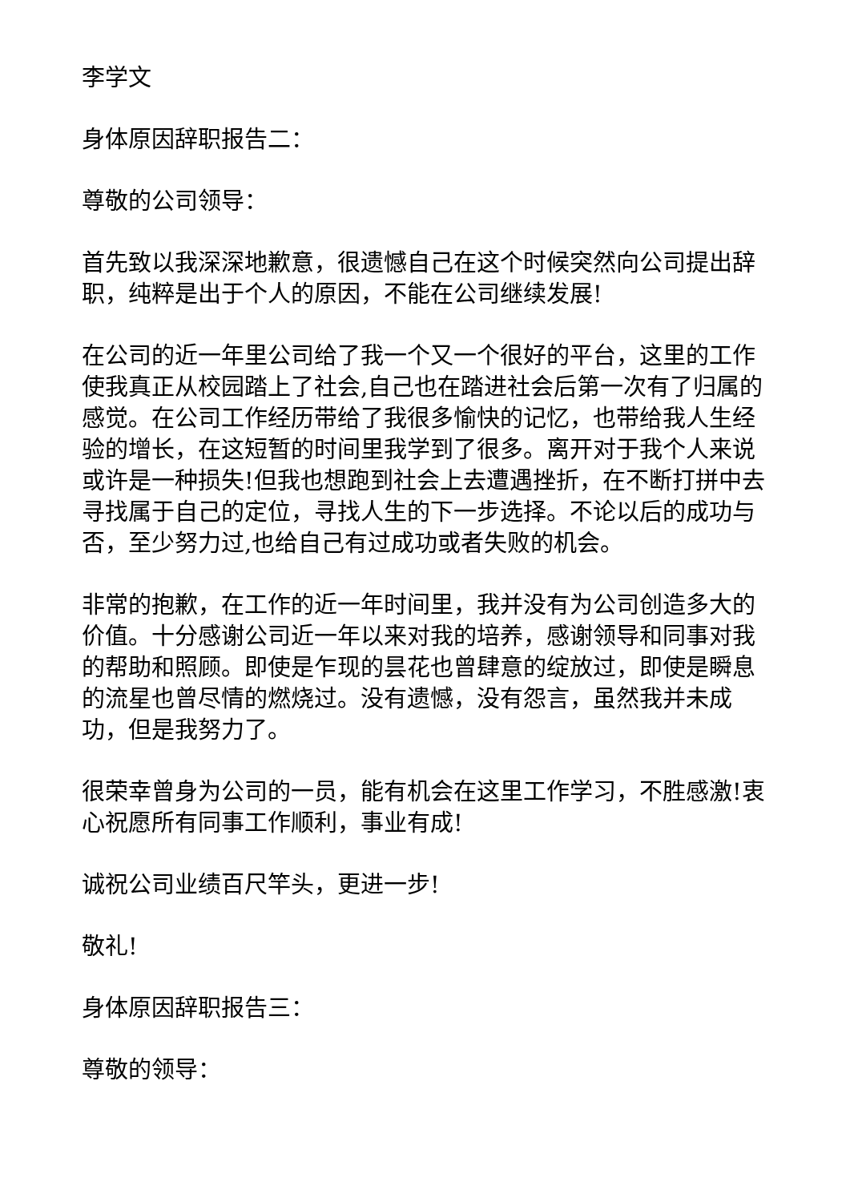李学文
身体原因辞职报告二：
尊敬的公司领导：
首先致以我深深地歉意，很遗憾自己在这个时候突然向公司提出辞职，纯粹是出于个人的原因，不能在公司继续发展!
在公司的近一年里公司给了我一个又一个很好的平台，这里的工作使我真正从校园踏上了社会,自己也在踏进社会后第一次有了归属的感觉。在公司工作经历带给了我很多愉快的记忆，也带给我人生经验的增长，在这短暂的时间里我学到了很多。离开对于我个人来说或许是一种损失!但我也想跑到社会上去遭遇挫折，在不断打拼中去寻找属于自己的定位，寻找人生的下一步选择。不论以后的成功与否，至少努力过,也给自己有过成功或者失败的机会。
非常的抱歉，在工作的近一年时间里，我并没有为公司创造多大的价值。十分感谢公司近一年以来对我的培养，感谢领导和同事对我的帮助和照顾。即使是乍现的昙花也曾肆意的绽放过，即使是瞬息的流星也曾尽情的燃烧过。没有遗憾，没有怨言，虽然我并未成功，但是我努力了。
很荣幸曾身为公司的一员，能有机会在这里工作学习，不胜感激!衷心祝愿所有同事工作顺利，事业有成!
诚祝公司业绩百尺竿头，更进一步!
敬礼!
身体原因辞职报告三：
尊敬的领导：